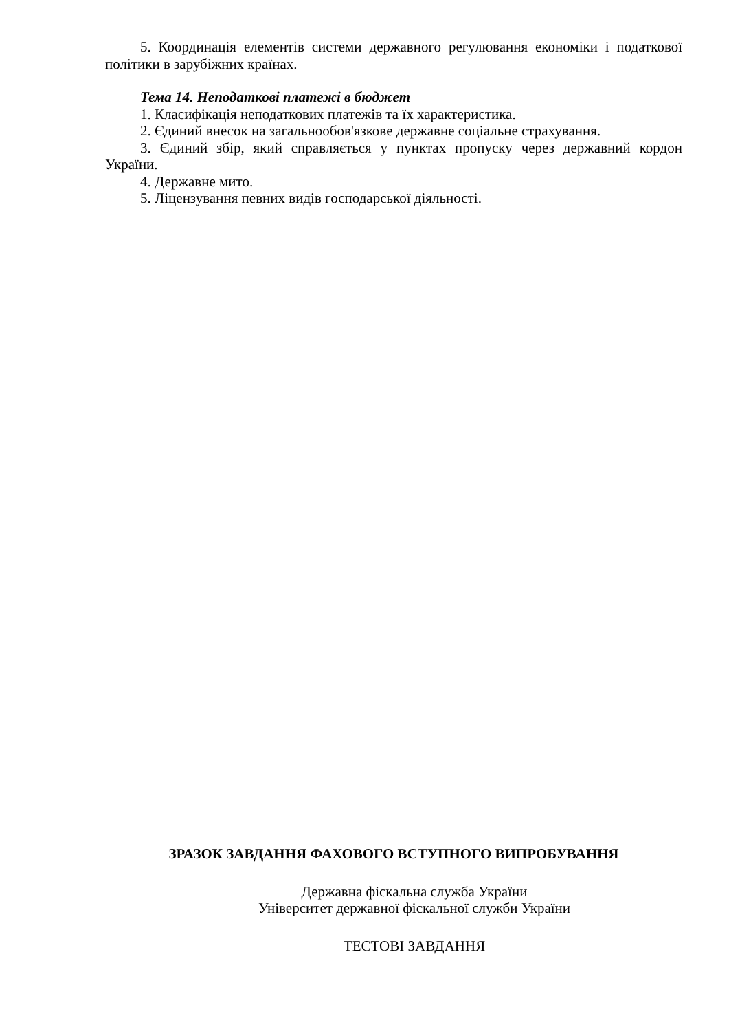5. Координація елементів системи державного регулювання економіки і податкової політики в зарубіжних країнах.
Тема 14. Неподаткові платежі в бюджет
1. Класифікація неподаткових платежів та їх характеристика.
2. Єдиний внесок на загальнообов'язкове державне соціальне страхування.
3. Єдиний збір, який справляється у пунктах пропуску через державний кордон України.
4. Державне мито.
5. Ліцензування певних видів господарської діяльності.
ЗРАЗОК ЗАВДАННЯ ФАХОВОГО ВСТУПНОГО ВИПРОБУВАННЯ
Державна фіскальна служба України
Університет державної фіскальної служби України
ТЕСТОВІ ЗАВДАННЯ